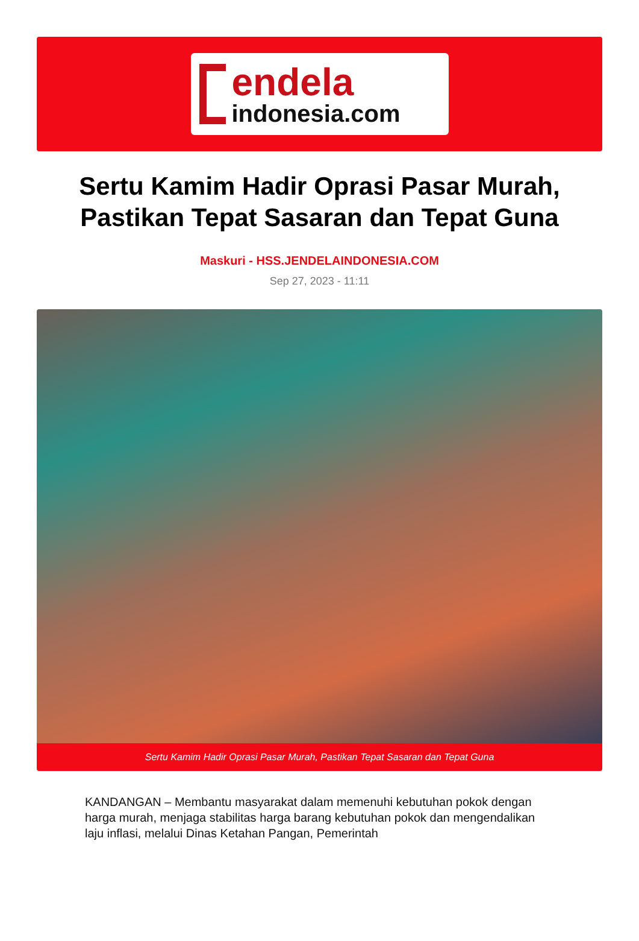endela
indonesia.com
Sertu Kamim Hadir Oprasi Pasar Murah, Pastikan Tepat Sasaran dan Tepat Guna
Maskuri - HSS.JENDELAINDONESIA.COM
Sep 27, 2023 - 11:11
Sertu Kamim Hadir Oprasi Pasar Murah, Pastikan Tepat Sasaran dan Tepat Guna
KANDANGAN – Membantu masyarakat dalam memenuhi kebutuhan pokok dengan harga murah, menjaga stabilitas harga barang kebutuhan pokok dan mengendalikan laju inflasi, melalui Dinas Ketahan Pangan, Pemerintah